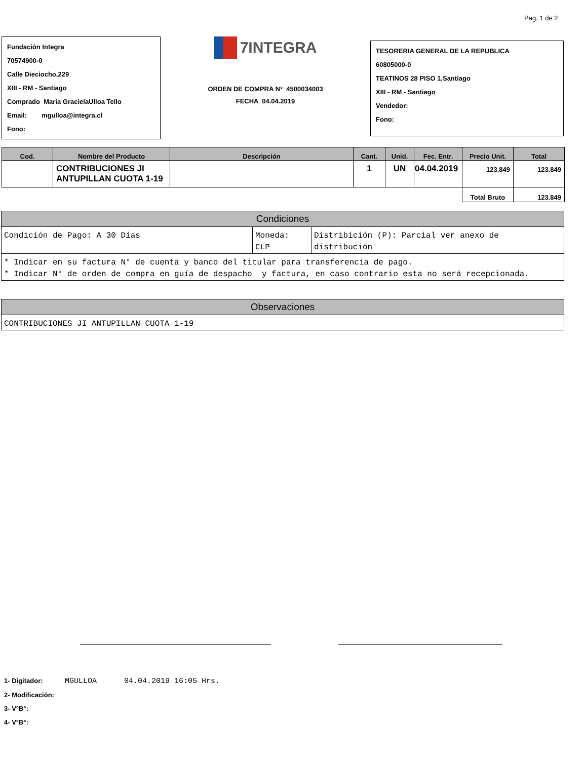Pag. 1 de 2
Fundación Integra
70574900-0
Calle Dieciocho,229
XIII - RM - Santiago
Comprado Maria GracielaUlloa Tello
Email: mgulloa@integra.cl
Fono:
7INTEGRA
ORDEN DE COMPRA N° 4500034003
FECHA 04.04.2019
TESORERIA GENERAL DE LA REPUBLICA
60805000-0
TEATINOS 28 PISO 1,Santiago
XIII - RM - Santiago
Vendedor:
Fono:
| Cod. | Nombre del Producto | Descripción | Cant. | Unid. | Fec. Entr. | Precio Unit. | Total |
| --- | --- | --- | --- | --- | --- | --- | --- |
| | CONTRIBUCIONES JI ANTUPILLAN CUOTA 1-19 | | 1 | UN | 04.04.2019 | 123.849 | 123.849 |
| | | | | | | Total Bruto | 123.849 |
| Condiciones | | |
| --- | --- | --- |
| Condición de Pago: A 30 Días | Moneda: CLP | Distribición (P): Parcial ver anexo de distribución |
| * Indicar en su factura N° de cuenta y banco del titular para transferencia de pago. * Indicar N° de orden de compra en guía de despacho y factura, en caso contrario esta no será recepcionada. | | |
| Observaciones |
| --- |
| CONTRIBUCIONES JI ANTUPILLAN CUOTA 1-19 |
1- Digitador: MGULLOA 04.04.2019 16:05 Hrs.
2- Modificación:
3- V°B°:
4- V°B°: